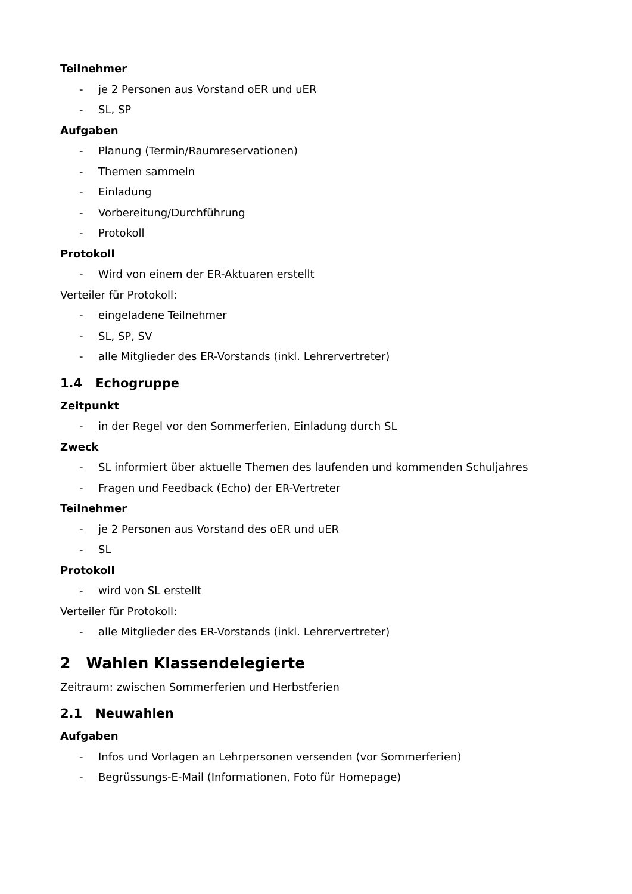Teilnehmer
- je 2 Personen aus Vorstand oER und uER
- SL, SP
Aufgaben
- Planung (Termin/Raumreservationen)
- Themen sammeln
- Einladung
- Vorbereitung/Durchführung
- Protokoll
Protokoll
- Wird von einem der ER-Aktuaren erstellt
Verteiler für Protokoll:
- eingeladene Teilnehmer
- SL, SP, SV
- alle Mitglieder des ER-Vorstands (inkl. Lehrervertreter)
1.4 Echogruppe
Zeitpunkt
- in der Regel vor den Sommerferien, Einladung durch SL
Zweck
- SL informiert über aktuelle Themen des laufenden und kommenden Schuljahres
- Fragen und Feedback (Echo) der ER-Vertreter
Teilnehmer
- je 2 Personen aus Vorstand des oER und uER
- SL
Protokoll
- wird von SL erstellt
Verteiler für Protokoll:
- alle Mitglieder des ER-Vorstands (inkl. Lehrervertreter)
2 Wahlen Klassendelegierte
Zeitraum: zwischen Sommerferien und Herbstferien
2.1 Neuwahlen
Aufgaben
- Infos und Vorlagen an Lehrpersonen versenden (vor Sommerferien)
- Begrüssungs-E-Mail (Informationen, Foto für Homepage)